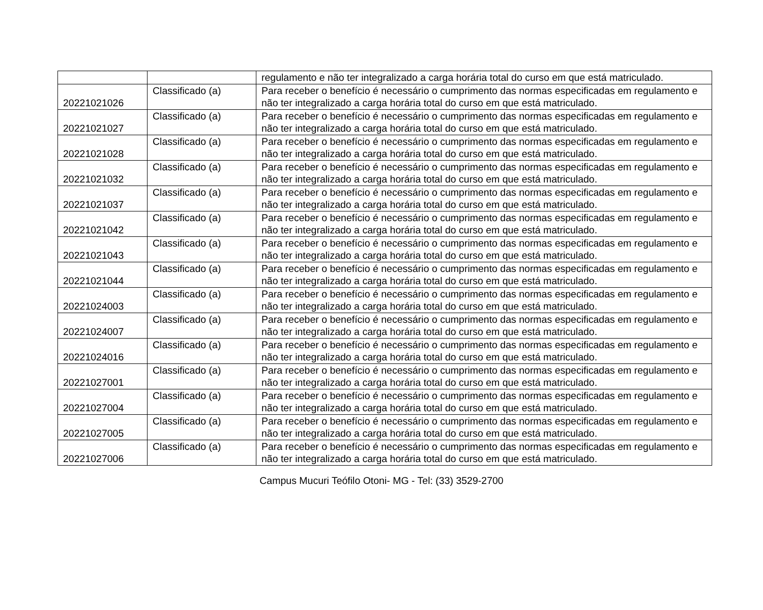| | | regulamento e não ter integralizado a carga horária total do curso em que está matriculado. |
| 20221021026 | Classificado (a) | Para receber o benefício é necessário o cumprimento das normas especificadas em regulamento e não ter integralizado a carga horária total do curso em que está matriculado. |
| 20221021027 | Classificado (a) | Para receber o benefício é necessário o cumprimento das normas especificadas em regulamento e não ter integralizado a carga horária total do curso em que está matriculado. |
| 20221021028 | Classificado (a) | Para receber o benefício é necessário o cumprimento das normas especificadas em regulamento e não ter integralizado a carga horária total do curso em que está matriculado. |
| 20221021032 | Classificado (a) | Para receber o benefício é necessário o cumprimento das normas especificadas em regulamento e não ter integralizado a carga horária total do curso em que está matriculado. |
| 20221021037 | Classificado (a) | Para receber o benefício é necessário o cumprimento das normas especificadas em regulamento e não ter integralizado a carga horária total do curso em que está matriculado. |
| 20221021042 | Classificado (a) | Para receber o benefício é necessário o cumprimento das normas especificadas em regulamento e não ter integralizado a carga horária total do curso em que está matriculado. |
| 20221021043 | Classificado (a) | Para receber o benefício é necessário o cumprimento das normas especificadas em regulamento e não ter integralizado a carga horária total do curso em que está matriculado. |
| 20221021044 | Classificado (a) | Para receber o benefício é necessário o cumprimento das normas especificadas em regulamento e não ter integralizado a carga horária total do curso em que está matriculado. |
| 20221024003 | Classificado (a) | Para receber o benefício é necessário o cumprimento das normas especificadas em regulamento e não ter integralizado a carga horária total do curso em que está matriculado. |
| 20221024007 | Classificado (a) | Para receber o benefício é necessário o cumprimento das normas especificadas em regulamento e não ter integralizado a carga horária total do curso em que está matriculado. |
| 20221024016 | Classificado (a) | Para receber o benefício é necessário o cumprimento das normas especificadas em regulamento e não ter integralizado a carga horária total do curso em que está matriculado. |
| 20221027001 | Classificado (a) | Para receber o benefício é necessário o cumprimento das normas especificadas em regulamento e não ter integralizado a carga horária total do curso em que está matriculado. |
| 20221027004 | Classificado (a) | Para receber o benefício é necessário o cumprimento das normas especificadas em regulamento e não ter integralizado a carga horária total do curso em que está matriculado. |
| 20221027005 | Classificado (a) | Para receber o benefício é necessário o cumprimento das normas especificadas em regulamento e não ter integralizado a carga horária total do curso em que está matriculado. |
| 20221027006 | Classificado (a) | Para receber o benefício é necessário o cumprimento das normas especificadas em regulamento e não ter integralizado a carga horária total do curso em que está matriculado. |
Campus Mucuri Teófilo Otoni- MG - Tel: (33) 3529-2700